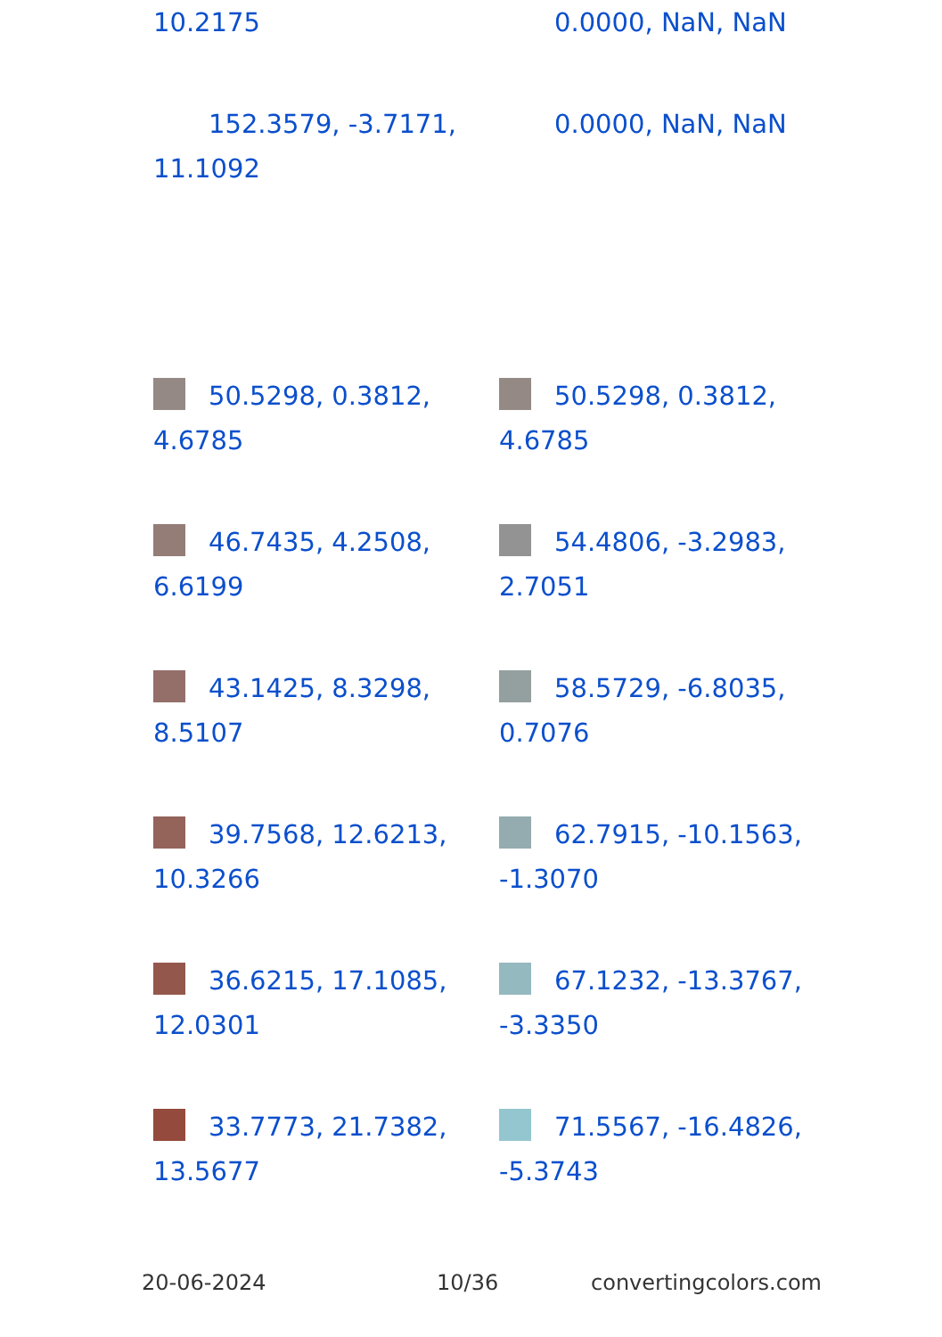10.2175 0.0000, NaN, NaN
152.3579, -3.7171,
11.1092
0.0000, NaN, NaN
50.5298, 0.3812,
4.6785
50.5298, 0.3812,
4.6785
46.7435, 4.2508,
6.6199
54.4806, -3.2983,
2.7051
43.1425, 8.3298,
8.5107
58.5729, -6.8035,
0.7076
39.7568, 12.6213,
10.3266
62.7915, -10.1563,
-1.3070
36.6215, 17.1085,
12.0301
67.1232, -13.3767,
-3.3350
33.7773, 21.7382,
13.5677
71.5567, -16.4826,
-5.3743
20-06-2024 10/36 convertingcolors.com